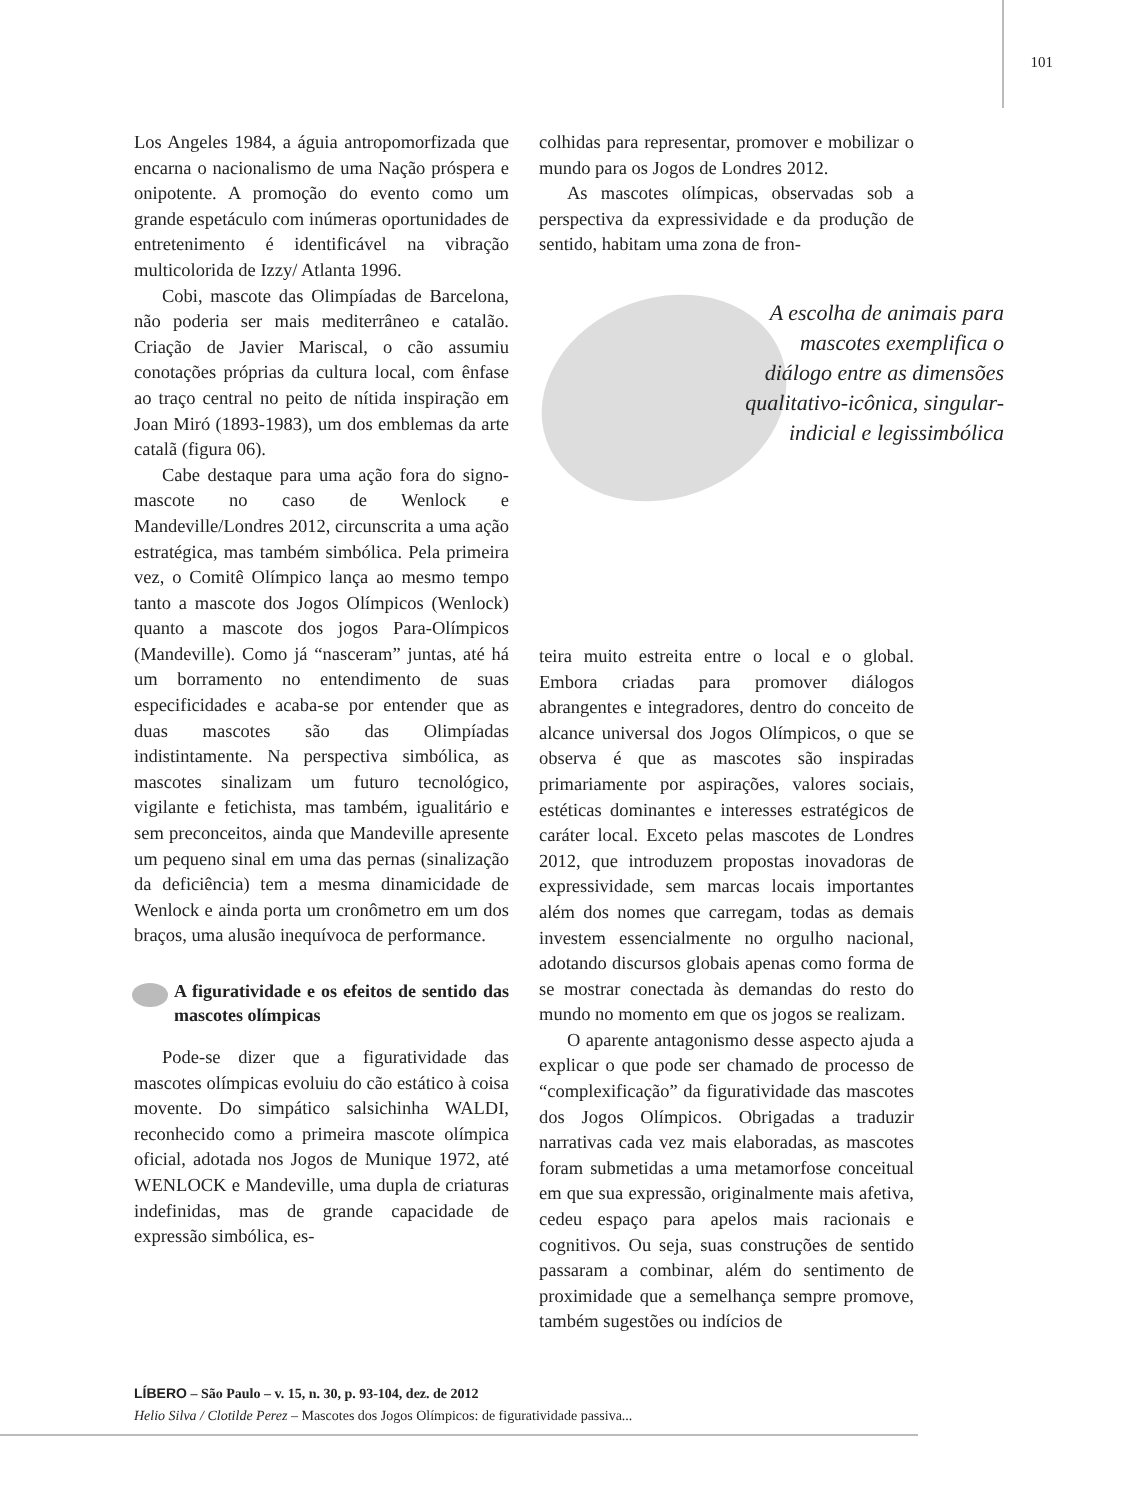101
Los Angeles 1984, a águia antropomorfizada que encarna o nacionalismo de uma Nação próspera e onipotente. A promoção do evento como um grande espetáculo com inúmeras oportunidades de entretenimento é identificável na vibração multicolorida de Izzy/ Atlanta 1996.
Cobi, mascote das Olimpíadas de Barcelona, não poderia ser mais mediterrâneo e catalão. Criação de Javier Mariscal, o cão assumiu conotações próprias da cultura local, com ênfase ao traço central no peito de nítida inspiração em Joan Miró (1893-1983), um dos emblemas da arte catalã (figura 06).
Cabe destaque para uma ação fora do signo-mascote no caso de Wenlock e Mandeville/Londres 2012, circunscrita a uma ação estratégica, mas também simbólica. Pela primeira vez, o Comitê Olímpico lança ao mesmo tempo tanto a mascote dos Jogos Olímpicos (Wenlock) quanto a mascote dos jogos Para-Olímpicos (Mandeville). Como já “nasceram” juntas, até há um borramento no entendimento de suas especificidades e acaba-se por entender que as duas mascotes são das Olimpíadas indistintamente. Na perspectiva simbólica, as mascotes sinalizam um futuro tecnológico, vigilante e fetichista, mas também, igualitário e sem preconceitos, ainda que Mandeville apresente um pequeno sinal em uma das pernas (sinalização da deficiência) tem a mesma dinamicidade de Wenlock e ainda porta um cronômetro em um dos braços, uma alusão inequívoca de performance.
A figuratividade e os efeitos de sentido das mascotes olímpicas
Pode-se dizer que a figuratividade das mascotes olímpicas evoluiu do cão estático à coisa movente. Do simpático salsichinha WALDI, reconhecido como a primeira mascote olímpica oficial, adotada nos Jogos de Munique 1972, até WENLOCK e Mandeville, uma dupla de criaturas indefinidas, mas de grande capacidade de expressão simbólica, es-
colhidas para representar, promover e mobilizar o mundo para os Jogos de Londres 2012.
As mascotes olímpicas, observadas sob a perspectiva da expressividade e da produção de sentido, habitam uma zona de fron-
A escolha de animais para mascotes exemplifica o diálogo entre as dimensões qualitativo-icônica, singular-indicial e legissimbólica
teira muito estreita entre o local e o global. Embora criadas para promover diálogos abrangentes e integradores, dentro do conceito de alcance universal dos Jogos Olímpicos, o que se observa é que as mascotes são inspiradas primariamente por aspirações, valores sociais, estéticas dominantes e interesses estratégicos de caráter local. Exceto pelas mascotes de Londres 2012, que introduzem propostas inovadoras de expressividade, sem marcas locais importantes além dos nomes que carregam, todas as demais investem essencialmente no orgulho nacional, adotando discursos globais apenas como forma de se mostrar conectada às demandas do resto do mundo no momento em que os jogos se realizam.
O aparente antagonismo desse aspecto ajuda a explicar o que pode ser chamado de processo de “complexificação” da figuratividade das mascotes dos Jogos Olímpicos. Obrigadas a traduzir narrativas cada vez mais elaboradas, as mascotes foram submetidas a uma metamorfose conceitual em que sua expressão, originalmente mais afetiva, cedeu espaço para apelos mais racionais e cognitivos. Ou seja, suas construções de sentido passaram a combinar, além do sentimento de proximidade que a semelhança sempre promove, também sugestões ou indícios de
LÍBERO – São Paulo – v. 15, n. 30, p. 93-104, dez. de 2012
Helio Silva / Clotilde Perez – Mascotes dos Jogos Olímpicos: de figuratividade passiva...